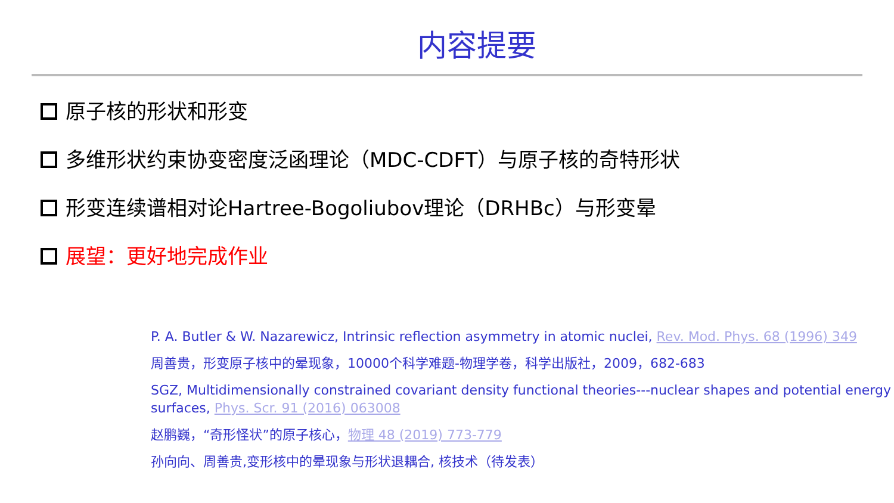内容提要
原子核的形状和形变
多维形状约束协变密度泛函理论（MDC-CDFT）与原子核的奇特形状
形变连续谱相对论Hartree-Bogoliubov理论（DRHBc）与形变晕
展望：更好地完成作业
P. A. Butler & W. Nazarewicz, Intrinsic reflection asymmetry in atomic nuclei, Rev. Mod. Phys. 68 (1996) 349
周善贵，形变原子核中的晕现象，10000个科学难题-物理学卷，科学出版社，2009，682-683
SGZ, Multidimensionally constrained covariant density functional theories---nuclear shapes and potential energy surfaces, Phys. Scr. 91 (2016) 063008
赵鹏巍，“奇形怪状”的原子核心，物理 48 (2019) 773-779
孙向向、周善贵,变形核中的晕现象与形状退耦合, 核技术（待发表）